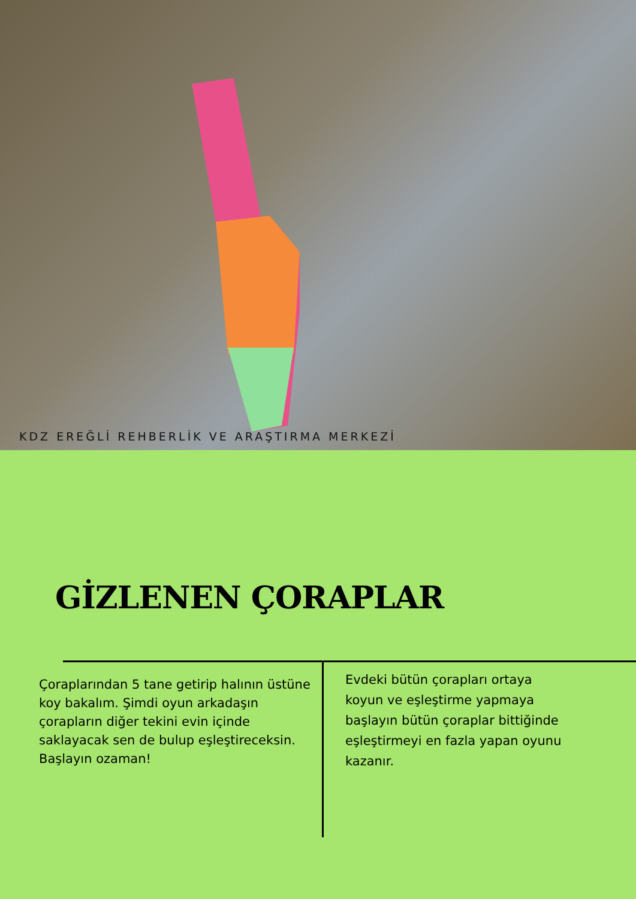KDZ EREĞLİ REHBERLİK VE ARAŞTIRMA MERKEZİ
GİZLENEN ÇORAPLAR
Çoraplarından 5 tane getirip halının üstüne koy bakalım. Şimdi oyun arkadaşın çorapların diğer tekini evin içinde saklayacak sen de bulup eşleştireceksin. Başlayın ozaman!
Evdeki bütün çorapları ortaya koyun ve eşleştirme yapmaya başlayın bütün çoraplar bittiğinde eşleştirmeyi en fazla yapan oyunu kazanır.